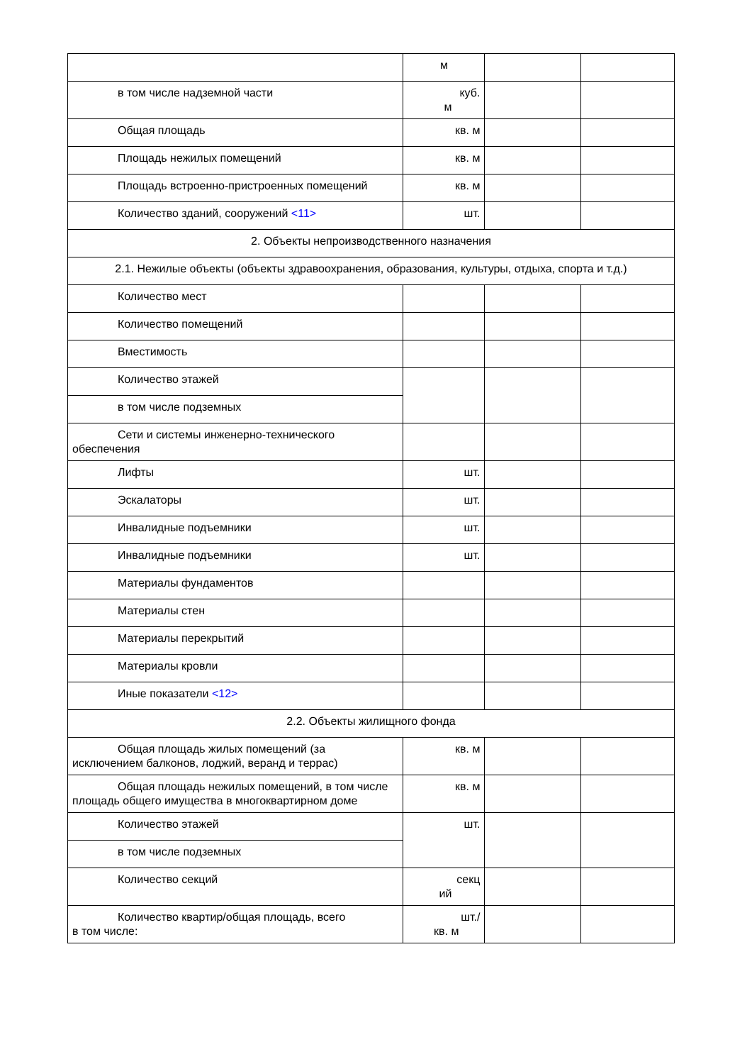| | м | | |
| в том числе надземной части | куб. м | | |
| Общая площадь | кв. м | | |
| Площадь нежилых помещений | кв. м | | |
| Площадь встроенно-пристроенных помещений | кв. м | | |
| Количество зданий, сооружений <11> | шт. | | |
| 2. Объекты непроизводственного назначения | | | |
| 2.1. Нежилые объекты (объекты здравоохранения, образования, культуры, отдыха, спорта и т.д.) | | | |
| Количество мест | | | |
| Количество помещений | | | |
| Вместимость | | | |
| Количество этажей | | | |
| в том числе подземных | | | |
| Сети и системы инженерно-технического обеспечения | | | |
| Лифты | шт. | | |
| Эскалаторы | шт. | | |
| Инвалидные подъемники | шт. | | |
| Инвалидные подъемники | шт. | | |
| Материалы фундаментов | | | |
| Материалы стен | | | |
| Материалы перекрытий | | | |
| Материалы кровли | | | |
| Иные показатели <12> | | | |
| 2.2. Объекты жилищного фонда | | | |
| Общая площадь жилых помещений (за исключением балконов, лоджий, веранд и террас) | кв. м | | |
| Общая площадь нежилых помещений, в том числе площадь общего имущества в многоквартирном доме | кв. м | | |
| Количество этажей | шт. | | |
| в том числе подземных | | | |
| Количество секций | секц ий | | |
| Количество квартир/общая площадь, всего в том числе: | шт./ кв. м | | |